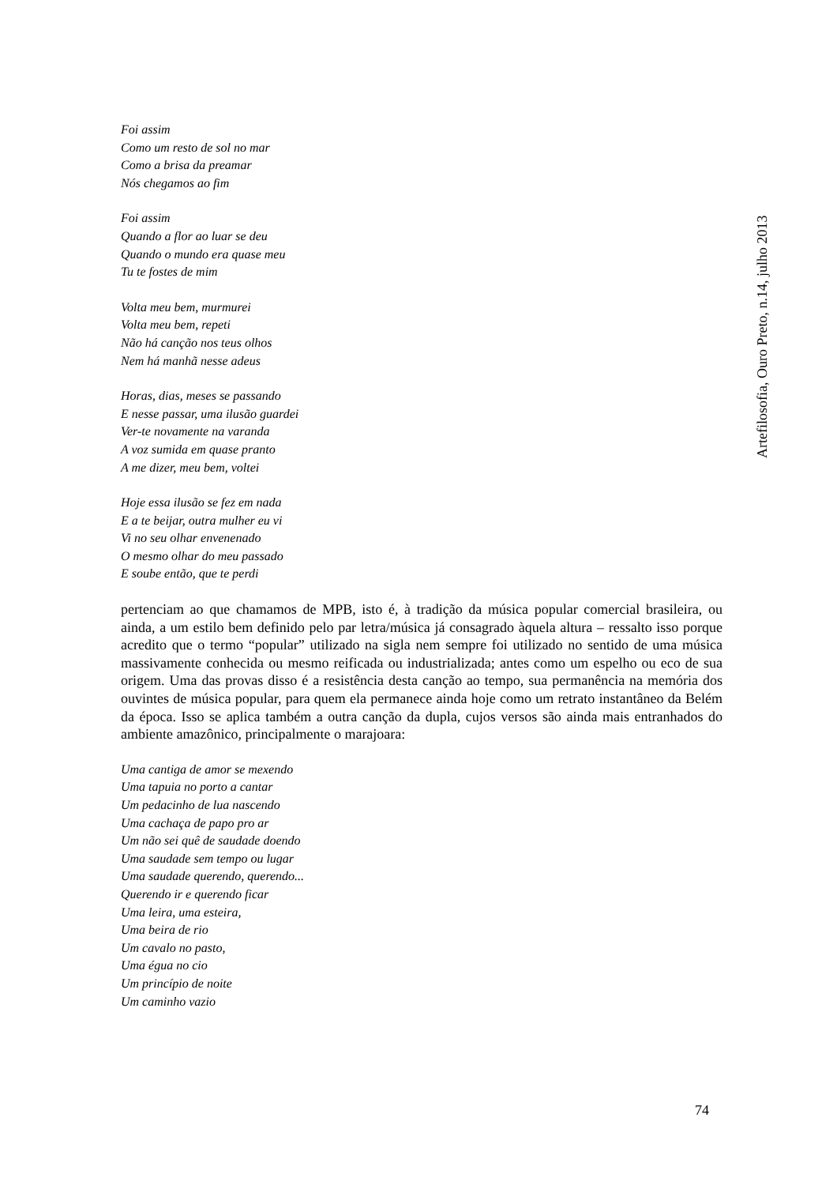Foi assim
Como um resto de sol no mar
Como a brisa da preamar
Nós chegamos ao fim
Foi assim
Quando a flor ao luar se deu
Quando o mundo era quase meu
Tu te fostes de mim
Volta meu bem, murmurei
Volta meu bem, repeti
Não há canção nos teus olhos
Nem há manhã nesse adeus
Horas, dias, meses se passando
E nesse passar, uma ilusão guardei
Ver-te novamente na varanda
A voz sumida em quase pranto
A me dizer, meu bem, voltei
Hoje essa ilusão se fez em nada
E a te beijar, outra mulher eu vi
Vi no seu olhar envenenado
O mesmo olhar do meu passado
E soube então, que te perdi
pertenciam ao que chamamos de MPB, isto é, à tradição da música popular comercial brasileira, ou ainda, a um estilo bem definido pelo par letra/música já consagrado àquela altura – ressalto isso porque acredito que o termo “popular” utilizado na sigla nem sempre foi utilizado no sentido de uma música massivamente conhecida ou mesmo reificada ou industrializada; antes como um espelho ou eco de sua origem. Uma das provas disso é a resistência desta canção ao tempo, sua permanência na memória dos ouvintes de música popular, para quem ela permanece ainda hoje como um retrato instantâneo da Belém da época. Isso se aplica também a outra canção da dupla, cujos versos são ainda mais entranhados do ambiente amazônico, principalmente o marajoara:
Uma cantiga de amor se mexendo
Uma tapuia no porto a cantar
Um pedacinho de lua nascendo
Uma cachaça de papo pro ar
Um não sei quê de saudade doendo
Uma saudade sem tempo ou lugar
Uma saudade querendo, querendo...
Querendo ir e querendo ficar
Uma leira, uma esteira,
Uma beira de rio
Um cavalo no pasto,
Uma égua no cio
Um princípio de noite
Um caminho vazio
Artefilosofia, Ouro Preto, n.14, julho 2013
74